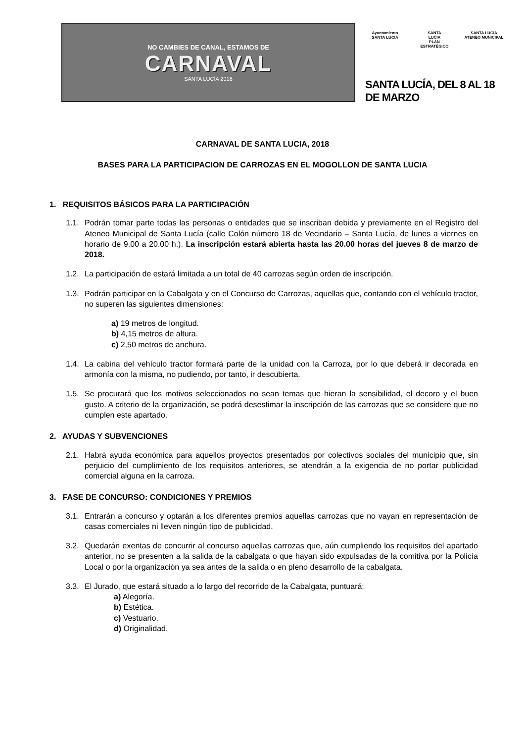NO CAMBIES DE CANAL, ESTAMOS DE
CARNAVAL
SANTA LUCÍA 2018
Ayuntamiento
SANTA LUCIA
SANTA
LUCIA
PLAN ESTRATÉGICO
SANTA LUCIA
ATENEO MUNICIPAL
SANTA LUCÍA, DEL 8 AL 18 DE MARZO
CARNAVAL DE SANTA LUCIA, 2018
BASES PARA LA PARTICIPACION DE CARROZAS EN EL MOGOLLON DE SANTA LUCIA
1. REQUISITOS BÁSICOS PARA LA PARTICIPACIÓN
1.1. Podrán tomar parte todas las personas o entidades que se inscriban debida y previamente en el Registro del Ateneo Municipal de Santa Lucía (calle Colón número 18 de Vecindario – Santa Lucía, de lunes a viernes en horario de 9.00 a 20.00 h.). La inscripción estará abierta hasta las 20.00 horas del jueves 8 de marzo de 2018.
1.2. La participación de estará limitada a un total de 40 carrozas según orden de inscripción.
1.3. Podrán participar en la Cabalgata y en el Concurso de Carrozas, aquellas que, contando con el vehículo tractor, no superen las siguientes dimensiones:
a) 19 metros de longitud.
b) 4,15 metros de altura.
c) 2,50 metros de anchura.
1.4. La cabina del vehículo tractor formará parte de la unidad con la Carroza, por lo que deberá ir decorada en armonía con la misma, no pudiendo, por tanto, ir descubierta.
1.5. Se procurará que los motivos seleccionados no sean temas que hieran la sensibilidad, el decoro y el buen gusto. A criterio de la organización, se podrá desestimar la inscripción de las carrozas que se considere que no cumplen este apartado.
2. AYUDAS Y SUBVENCIONES
2.1. Habrá ayuda económica para aquellos proyectos presentados por colectivos sociales del municipio que, sin perjuicio del cumplimiento de los requisitos anteriores, se atendrán a la exigencia de no portar publicidad comercial alguna en la carroza.
3. FASE DE CONCURSO: CONDICIONES Y PREMIOS
3.1. Entrarán a concurso y optarán a los diferentes premios aquellas carrozas que no vayan en representación de casas comerciales ni lleven ningún tipo de publicidad.
3.2. Quedarán exentas de concurrir al concurso aquellas carrozas que, aún cumpliendo los requisitos del apartado anterior, no se presenten a la salida de la cabalgata o que hayan sido expulsadas de la comitiva por la Policía Local o por la organización ya sea antes de la salida o en pleno desarrollo de la cabalgata.
3.3. El Jurado, que estará situado a lo largo del recorrido de la Cabalgata, puntuará:
a) Alegoría.
b) Estética.
c) Vestuario.
d) Originalidad.